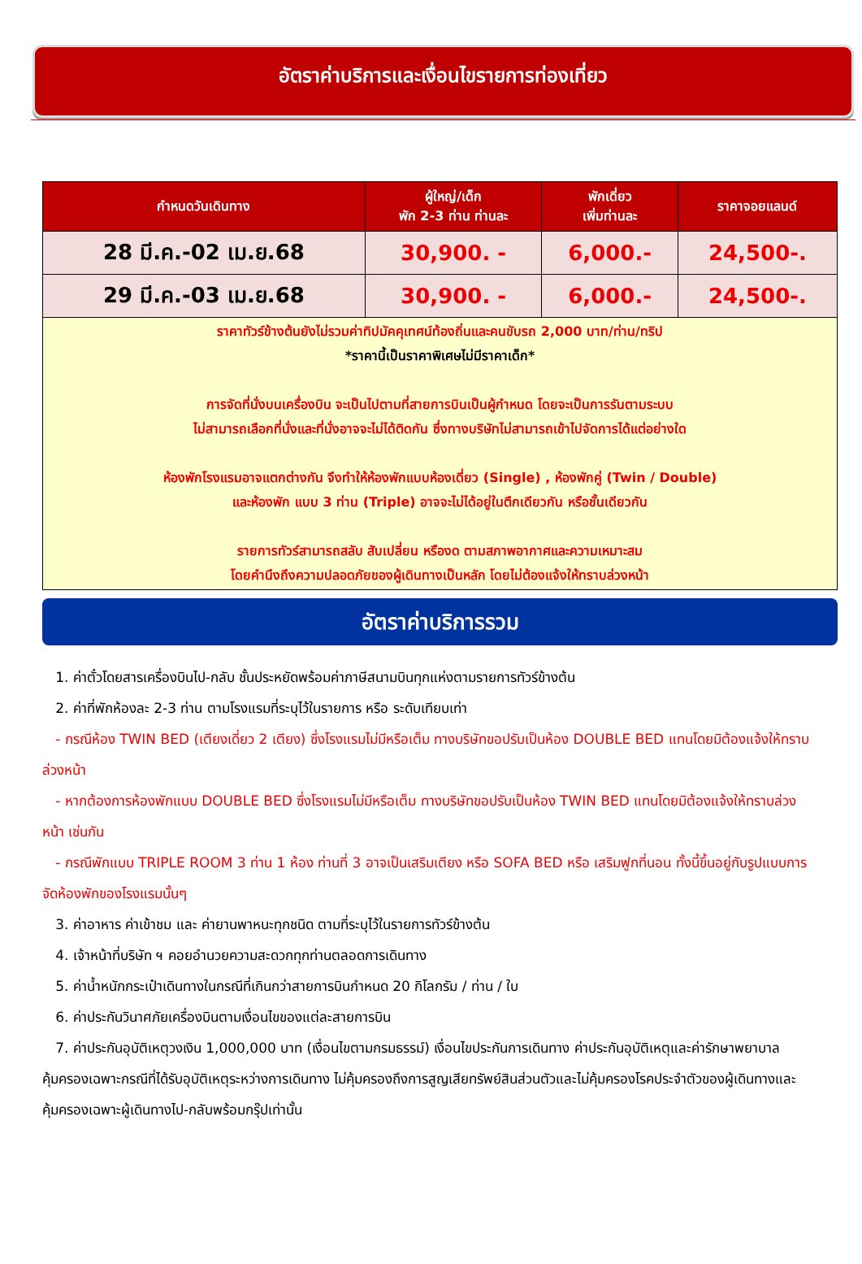อัตราค่าบริการและเงื่อนไขรายการท่องเที่ยว
| กำหนดวันเดินทาง | ผู้ใหญ่/เด็ก พัก 2-3 ท่าน ท่านละ | พักเดี่ยว เพิ่มท่านละ | ราคาจอยแลนด์ |
| --- | --- | --- | --- |
| 28 มี.ค.-02 เม.ย.68 | 30,900. - | 6,000.- | 24,500-. |
| 29 มี.ค.-03 เม.ย.68 | 30,900. - | 6,000.- | 24,500-. |
| ราคาทัวร์ข้างต้นยังไม่รวมค่าทิปมัคคุเทศน์ท้องถิ่นและคนขับรถ 2,000 บาท/ท่าน/ทริป *ราคานี้เป็นราคาพิเศษไม่มีราคาเด็ก* การจัดที่นั่งบนเครื่องบิน จะเป็นไปตามที่สายการบินเป็นผู้กำหนด โดยจะเป็นการรันตามระบบ ไม่สามารถเลือกที่นั่งและที่นั่งอาจจะไม่ได้ติดกัน ซึ่งทางบริษัทไม่สามารถเข้าไปจัดการได้แต่อย่างใด ห้องพักโรงแรมอาจแตกต่างกัน จึงทำให้ห้องพักแบบห้องเดี่ยว (Single) , ห้องพักคู่ (Twin / Double) และห้องพัก แบบ 3 ท่าน (Triple) อาจจะไม่ได้อยู่ในตึกเดียวกัน หรือชั้นเดียวกัน รายการทัวร์สามารถสลับ สับเปลี่ยน หรืองด ตามสภาพอากาศและความเหมาะสม โดยคำนึงถึงความปลอดภัยของผู้เดินทางเป็นหลัก โดยไม่ต้องแจ้งให้ทราบล่วงหน้า | | | |
อัตราค่าบริการรวม
1. ค่าตั๋วโดยสารเครื่องบินไป-กลับ ชั้นประหยัดพร้อมค่าภาษีสนามบินทุกแห่งตามรายการทัวร์ข้างต้น
2. ค่าที่พักห้องละ 2-3 ท่าน ตามโรงแรมที่ระบุไว้ในรายการ หรือ ระดับเทียบเท่า
- กรณีห้อง TWIN BED (เตียงเดี่ยว 2 เตียง) ซึ่งโรงแรมไม่มีหรือเต็ม ทางบริษัทขอปรับเป็นห้อง DOUBLE BED แทนโดยมิต้องแจ้งให้ทราบล่วงหน้า
- หากต้องการห้องพักแบบ DOUBLE BED ซึ่งโรงแรมไม่มีหรือเต็ม ทางบริษัทขอปรับเป็นห้อง TWIN BED แทนโดยมิต้องแจ้งให้ทราบล่วงหน้า เช่นกัน
- กรณีพักแบบ TRIPLE ROOM 3 ท่าน 1 ห้อง ท่านที่ 3 อาจเป็นเสริมเตียง หรือ SOFA BED หรือ เสริมฟูกที่นอน ทั้งนี้ขึ้นอยู่กับรูปแบบการจัดห้องพักของโรงแรมนั้นๆ
3. ค่าอาหาร ค่าเข้าชม และ ค่ายานพาหนะทุกชนิด ตามที่ระบุไว้ในรายการทัวร์ข้างต้น
4. เจ้าหน้าที่บริษัท ฯ คอยอำนวยความสะดวกทุกท่านตลอดการเดินทาง
5. ค่าน้ำหนักกระเป๋าเดินทางในกรณีที่เกินกว่าสายการบินกำหนด 20 กิโลกรัม / ท่าน / ใบ
6. ค่าประกันวินาศภัยเครื่องบินตามเงื่อนไขของแต่ละสายการบิน
7. ค่าประกันอุบัติเหตุวงเงิน 1,000,000 บาท (เงื่อนไขตามกรมธรรม์) เงื่อนไขประกันการเดินทาง ค่าประกันอุบัติเหตุและค่ารักษาพยาบาลคุ้มครองเฉพาะกรณีที่ได้รับอุบัติเหตุระหว่างการเดินทาง ไม่คุ้มครองถึงการสูญเสียทรัพย์สินส่วนตัวและไม่คุ้มครองโรคประจำตัวของผู้เดินทางและคุ้มครองเฉพาะผู้เดินทางไป-กลับพร้อมกรุ๊ปเท่านั้น